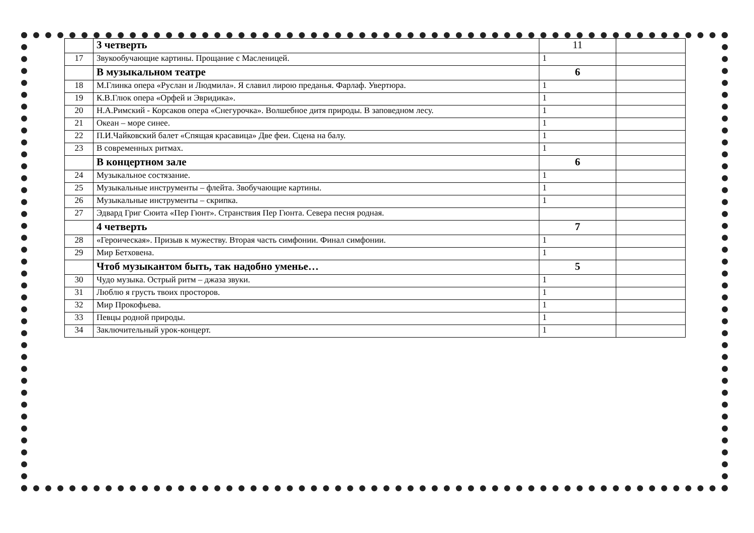| | 3 четверть | 11 | |
| 17 | Звукообучающие картины. Прощание с Масленицей. | 1 | |
| | В музыкальном театре | 6 | |
| 18 | М.Глинка опера «Руслан и Людмила». Я славил лирою преданья. Фарлаф. Увертюра. | 1 | |
| 19 | К.В.Глюк опера «Орфей и Эвридика». | 1 | |
| 20 | Н.А.Римский - Корсаков опера «Снегурочка». Волшебное дитя природы. В заповедном лесу. | 1 | |
| 21 | Океан – море синее. | 1 | |
| 22 | П.И.Чайковский балет «Спящая красавица» Две феи. Сцена на балу. | 1 | |
| 23 | В современных ритмах. | 1 | |
| | В концертном зале | 6 | |
| 24 | Музыкальное состязание. | 1 | |
| 25 | Музыкальные инструменты – флейта. Звобучающие картины. | 1 | |
| 26 | Музыкальные инструменты – скрипка. | 1 | |
| 27 | Эдвард Григ Сюита «Пер Гюнт». Странствия Пер Гюнта. Севера песня родная. | | |
| | 4 четверть | 7 | |
| 28 | «Героическая». Призыв к мужеству. Вторая часть симфонии. Финал симфонии. | 1 | |
| 29 | Мир Бетховена. | 1 | |
| | Чтоб музыкантом быть, так надобно уменье… | 5 | |
| 30 | Чудо музыка. Острый ритм – джаза звуки. | 1 | |
| 31 | Люблю я грусть твоих просторов. | 1 | |
| 32 | Мир Прокофьева. | 1 | |
| 33 | Певцы родной природы. | 1 | |
| 34 | Заключительный урок-концерт. | 1 | |